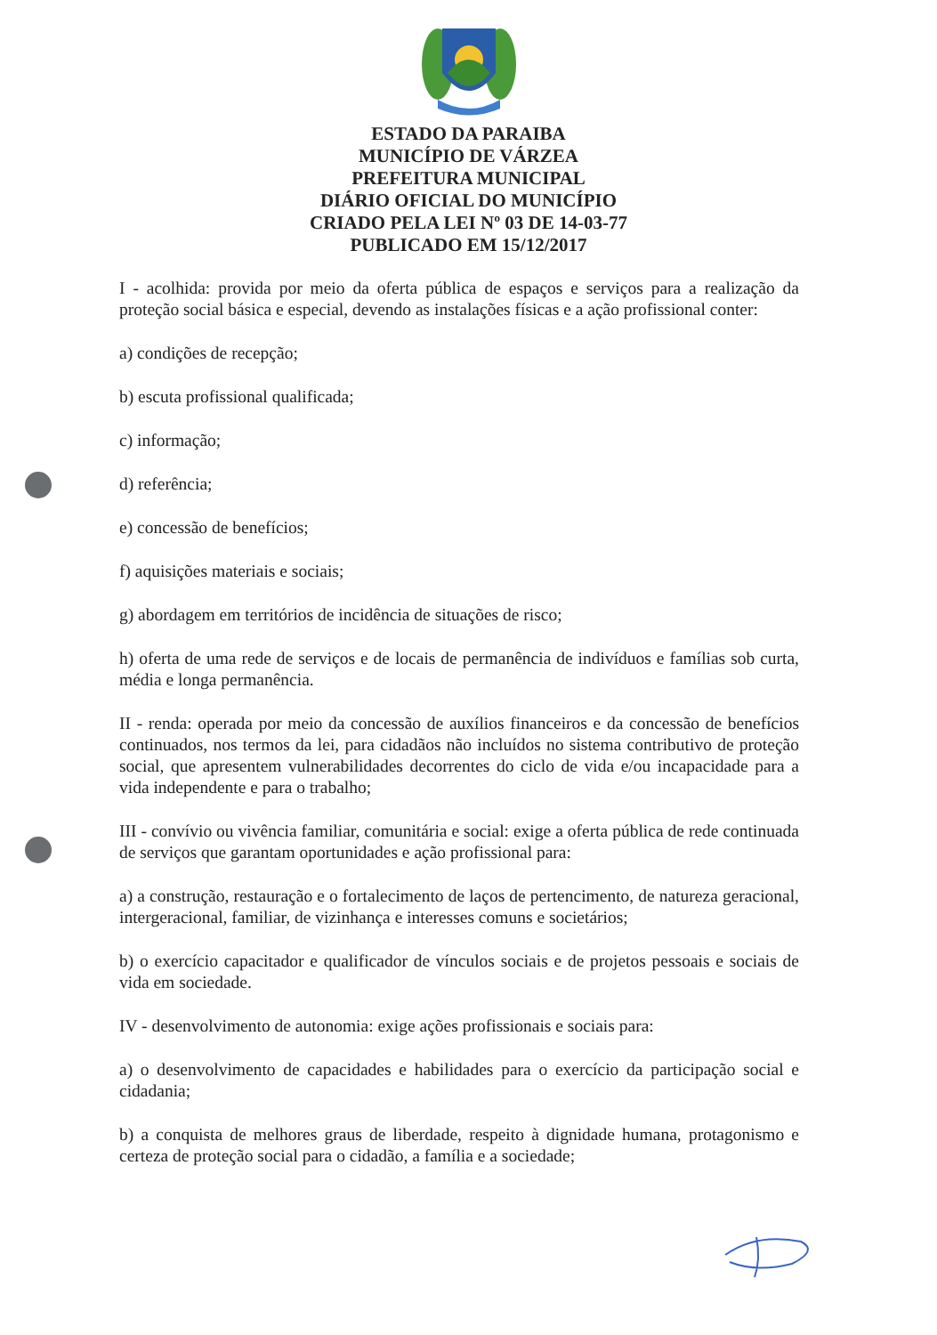ESTADO DA PARAIBA
MUNICÍPIO DE VÁRZEA
PREFEITURA MUNICIPAL
DIÁRIO OFICIAL DO MUNICÍPIO
CRIADO PELA LEI Nº 03 DE 14-03-77
PUBLICADO EM 15/12/2017
I - acolhida: provida por meio da oferta pública de espaços e serviços para a realização da proteção social básica e especial, devendo as instalações físicas e a ação profissional conter:
a) condições de recepção;
b) escuta profissional qualificada;
c) informação;
d) referência;
e) concessão de benefícios;
f) aquisições materiais e sociais;
g) abordagem em territórios de incidência de situações de risco;
h) oferta de uma rede de serviços e de locais de permanência de indivíduos e famílias sob curta, média e longa permanência.
II - renda: operada por meio da concessão de auxílios financeiros e da concessão de benefícios continuados, nos termos da lei, para cidadãos não incluídos no sistema contributivo de proteção social, que apresentem vulnerabilidades decorrentes do ciclo de vida e/ou incapacidade para a vida independente e para o trabalho;
III - convívio ou vivência familiar, comunitária e social: exige a oferta pública de rede continuada de serviços que garantam oportunidades e ação profissional para:
a) a construção, restauração e o fortalecimento de laços de pertencimento, de natureza geracional, intergeracional, familiar, de vizinhança e interesses comuns e societários;
b) o exercício capacitador e qualificador de vínculos sociais e de projetos pessoais e sociais de vida em sociedade.
IV - desenvolvimento de autonomia: exige ações profissionais e sociais para:
a) o desenvolvimento de capacidades e habilidades para o exercício da participação social e cidadania;
b) a conquista de melhores graus de liberdade, respeito à dignidade humana, protagonismo e certeza de proteção social para o cidadão, a família e a sociedade;